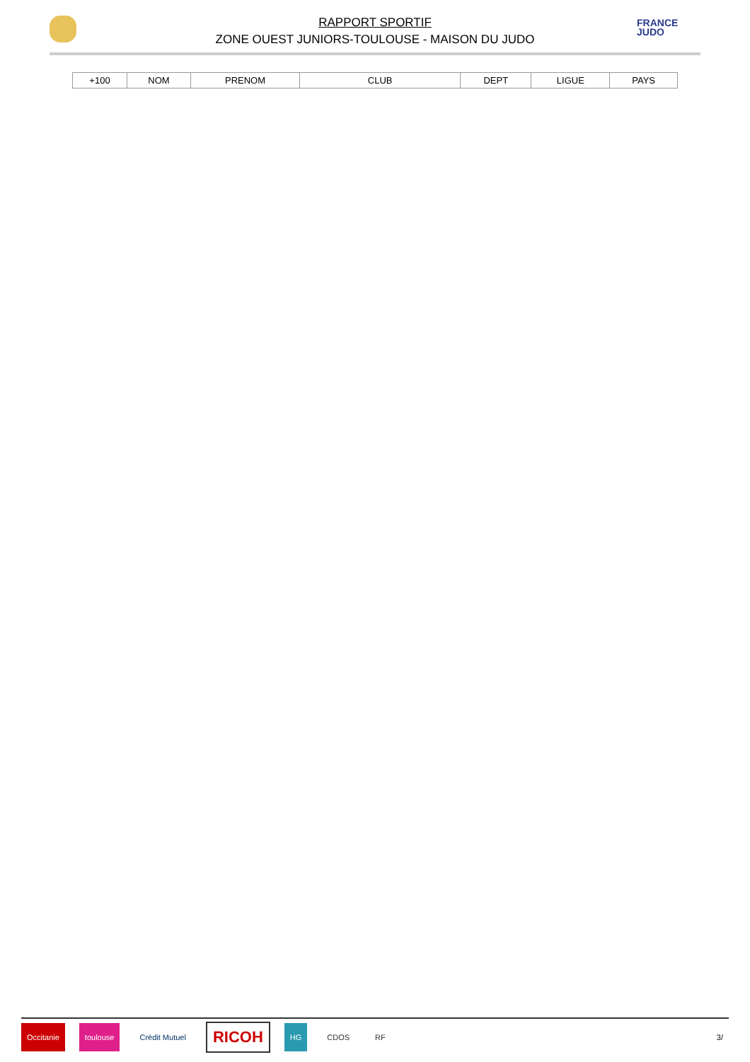FRANCE
JUDO
RAPPORT SPORTIF
ZONE OUEST JUNIORS-TOULOUSE - MAISON DU JUDO
| +100 | NOM | PRENOM | CLUB | DEPT | LIGUE | PAYS |
| --- | --- | --- | --- | --- | --- | --- |
Occitanie toulouse Crédit Mutuel RICOH HG CDOS RF 3/